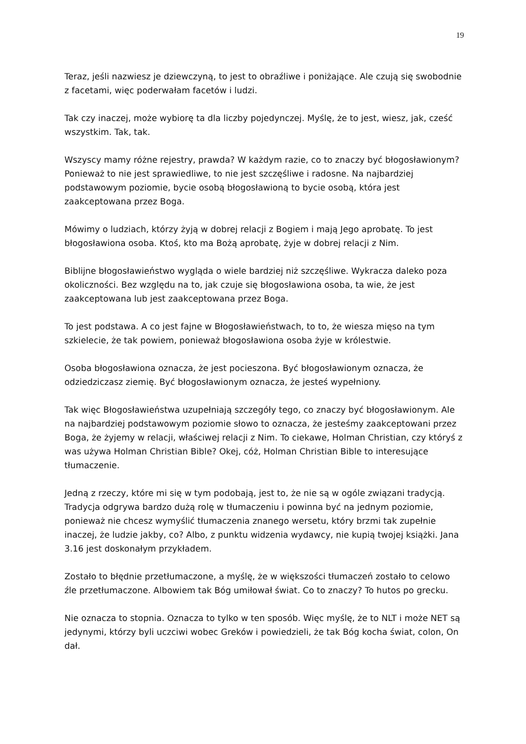19
Teraz, jeśli nazwiesz je dziewczyną, to jest to obraźliwe i poniżające. Ale czują się swobodnie z facetami, więc poderwałam facetów i ludzi.
Tak czy inaczej, może wybiorę ta dla liczby pojedynczej. Myślę, że to jest, wiesz, jak, cześć wszystkim. Tak, tak.
Wszyscy mamy różne rejestry, prawda? W każdym razie, co to znaczy być błogosławionym? Ponieważ to nie jest sprawiedliwe, to nie jest szczęśliwe i radosne. Na najbardziej podstawowym poziomie, bycie osobą błogosławioną to bycie osobą, która jest zaakceptowana przez Boga.
Mówimy o ludziach, którzy żyją w dobrej relacji z Bogiem i mają Jego aprobatę. To jest błogosławiona osoba. Ktoś, kto ma Bożą aprobatę, żyje w dobrej relacji z Nim.
Biblijne błogosławieństwo wygląda o wiele bardziej niż szczęśliwe. Wykracza daleko poza okoliczności. Bez względu na to, jak czuje się błogosławiona osoba, ta wie, że jest zaakceptowana lub jest zaakceptowana przez Boga.
To jest podstawa. A co jest fajne w Błogosławieństwach, to to, że wiesza mięso na tym szkielecie, że tak powiem, ponieważ błogosławiona osoba żyje w królestwie.
Osoba błogosławiona oznacza, że jest pocieszona. Być błogosławionym oznacza, że odziedziczasz ziemię. Być błogosławionym oznacza, że jesteś wypełniony.
Tak więc Błogosławieństwa uzupełniają szczegóły tego, co znaczy być błogosławionym. Ale na najbardziej podstawowym poziomie słowo to oznacza, że jesteśmy zaakceptowani przez Boga, że żyjemy w relacji, właściwej relacji z Nim. To ciekawe, Holman Christian, czy któryś z was używa Holman Christian Bible? Okej, cóż, Holman Christian Bible to interesujące tłumaczenie.
Jedną z rzeczy, które mi się w tym podobają, jest to, że nie są w ogóle związani tradycją. Tradycja odgrywa bardzo dużą rolę w tłumaczeniu i powinna być na jednym poziomie, ponieważ nie chcesz wymyślić tłumaczenia znanego wersetu, który brzmi tak zupełnie inaczej, że ludzie jakby, co? Albo, z punktu widzenia wydawcy, nie kupią twojej książki. Jana 3.16 jest doskonałym przykładem.
Zostało to błędnie przetłumaczone, a myślę, że w większości tłumaczeń zostało to celowo źle przetłumaczone. Albowiem tak Bóg umiłował świat. Co to znaczy? To hutos po grecku.
Nie oznacza to stopnia. Oznacza to tylko w ten sposób. Więc myślę, że to NLT i może NET są jedynymi, którzy byli uczciwi wobec Greków i powiedzieli, że tak Bóg kocha świat, colon, On dał.